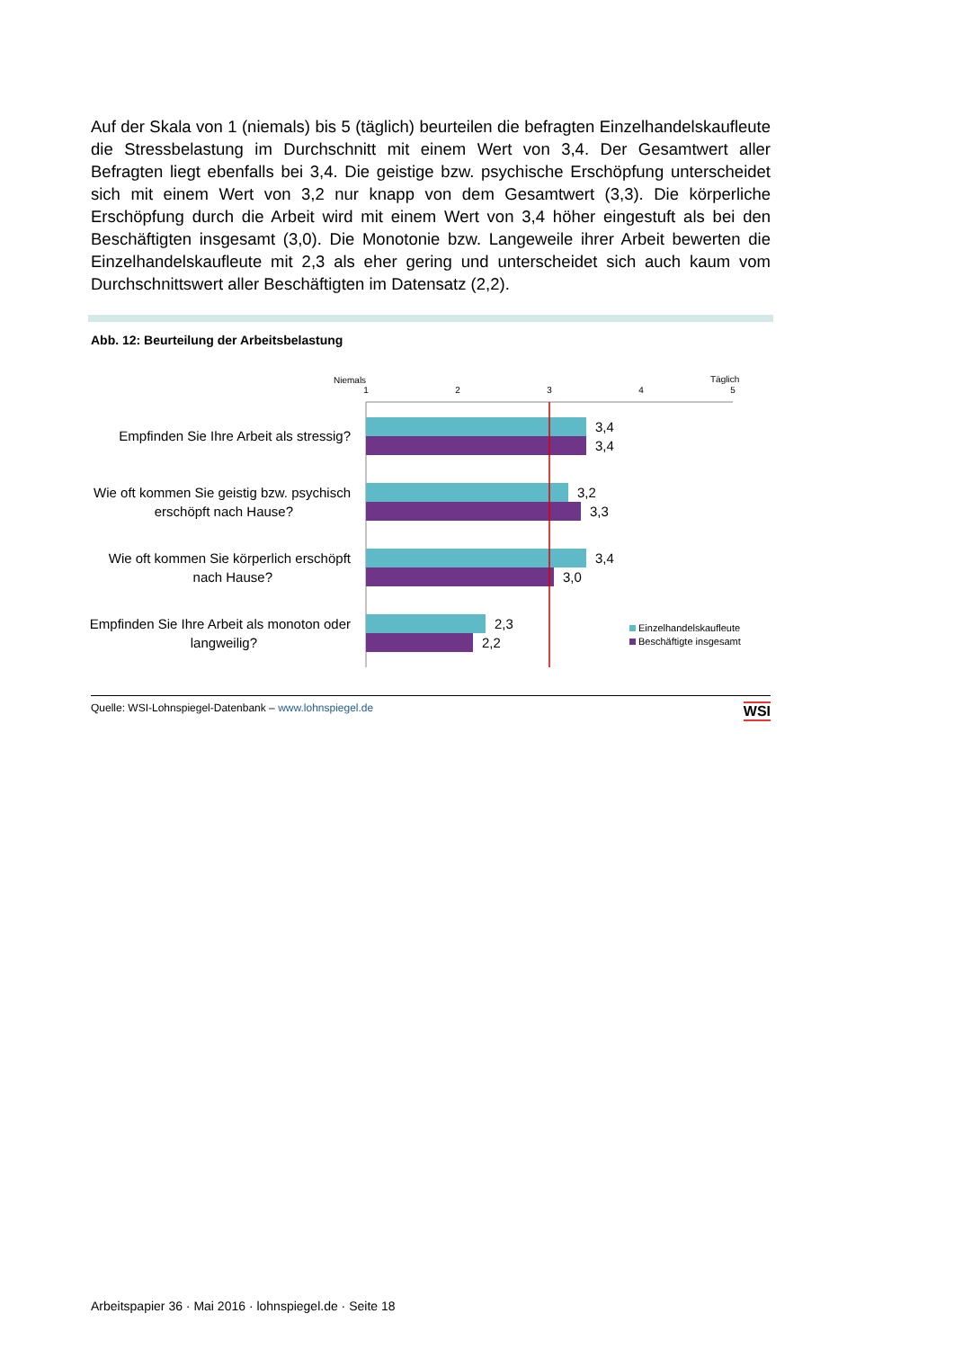Auf der Skala von 1 (niemals) bis 5 (täglich) beurteilen die befragten Einzelhandels­kaufleute die Stressbelastung im Durchschnitt mit einem Wert von 3,4. Der Gesamt­wert aller Befragten liegt ebenfalls bei 3,4. Die geistige bzw. psychische Erschöpfung unterscheidet sich mit einem Wert von 3,2 nur knapp von dem Gesamtwert (3,3). Die körperliche Erschöpfung durch die Arbeit wird mit einem Wert von 3,4 höher eingestuft als bei den Beschäftigten insgesamt (3,0). Die Monotonie bzw. Langeweile ihrer Arbeit bewerten die Einzelhandelskaufleute mit 2,3 als eher gering und unterscheidet sich auch kaum vom Durchschnittswert aller Beschäftigten im Datensatz (2,2).
Abb. 12: Beurteilung der Arbeitsbelastung
Niemals
Täglich
1
2
3
4
5
3,4
3,4
3,2
3,3
3,4
3,0
2,3
2,2
Empfinden Sie Ihre Arbeit als stressig?
Wie oft kommen Sie geistig bzw. psychisch
erschöpft nach Hause?
Wie oft kommen Sie körperlich erschöpft
nach Hause?
Empfinden Sie Ihre Arbeit als monoton oder
langweilig?
Einzelhandelskaufleute
Beschäftigte insgesamt
Quelle: WSI-Lohnspiegel-Datenbank – www.lohnspiegel.de WSI
Arbeitspapier 36 · Mai 2016 · lohnspiegel.de · Seite 18